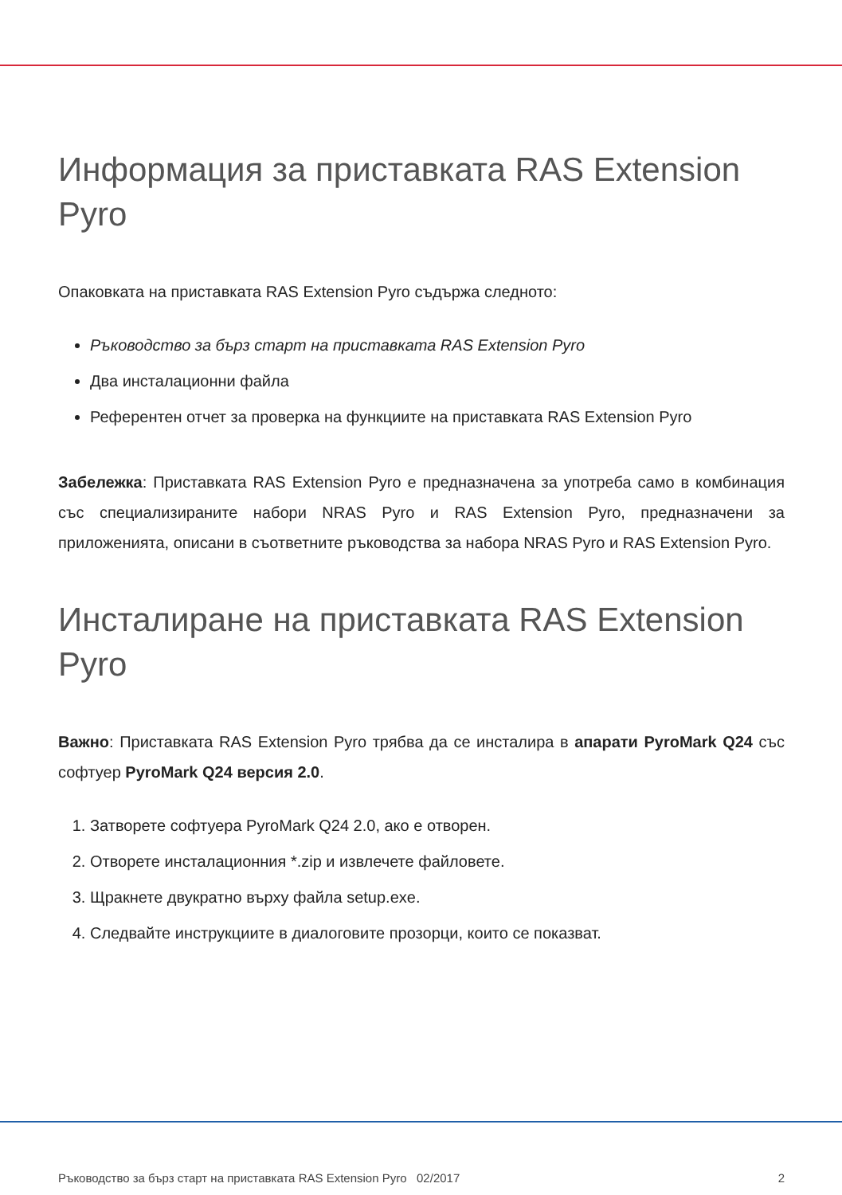Информация за приставката RAS Extension Pyro
Опаковката на приставката RAS Extension Pyro съдържа следното:
Ръководство за бърз старт на приставката RAS Extension Pyro
Два инсталационни файла
Референтен отчет за проверка на функциите на приставката RAS Extension Pyro
Забележка: Приставката RAS Extension Pyro е предназначена за употреба само в комбинация със специализираните набори NRAS Pyro и RAS Extension Pyro, предназначени за приложенията, описани в съответните ръководства за набора NRAS Pyro и RAS Extension Pyro.
Инсталиране на приставката RAS Extension Pyro
Важно: Приставката RAS Extension Pyro трябва да се инсталира в апарати PyroMark Q24 със софтуер PyroMark Q24 версия 2.0.
1. Затворете софтуера PyroMark Q24 2.0, ако е отворен.
2. Отворете инсталационния *.zip и извлечете файловете.
3. Щракнете двукратно върху файла setup.exe.
4. Следвайте инструкциите в диалоговите прозорци, които се показват.
Ръководство за бърз старт на приставката RAS Extension Pyro 02/2017 2